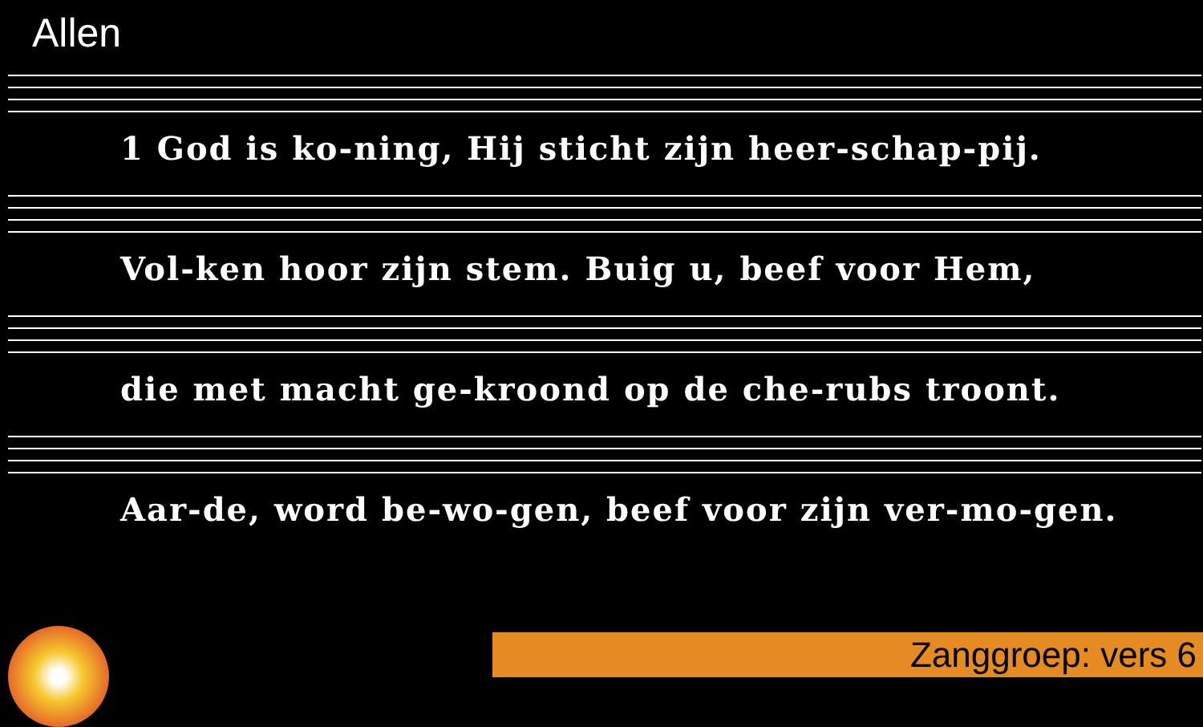Allen
1 God is ko-ning, Hij sticht zijn heer-schap-pij.
Vol-ken hoor zijn stem. Buig u, beef voor Hem,
die met macht ge-kroond op de che-rubs troont.
Aar-de, word be-wo-gen, beef voor zijn ver-mo-gen.
Zanggroep: vers 6